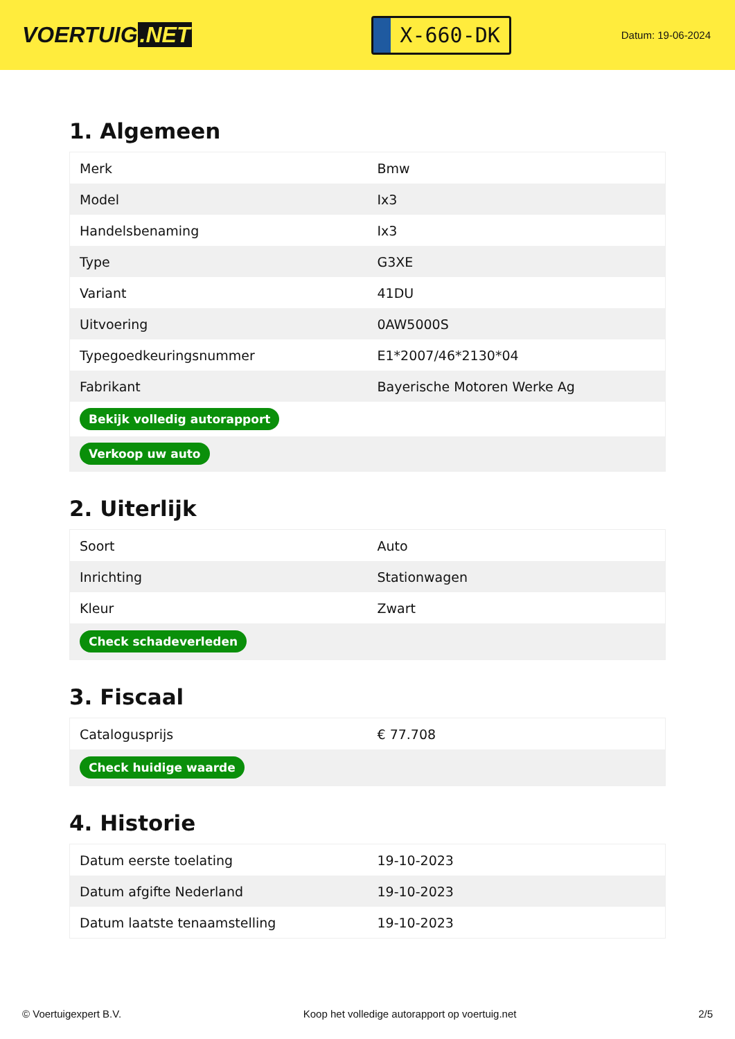VOERTUIG.NET
X-660-DK
Datum: 19-06-2024
1. Algemeen
| Merk | Bmw |
| Model | Ix3 |
| Handelsbenaming | Ix3 |
| Type | G3XE |
| Variant | 41DU |
| Uitvoering | 0AW5000S |
| Typegoedkeuringsnummer | E1*2007/46*2130*04 |
| Fabrikant | Bayerische Motoren Werke Ag |
| Bekijk volledig autorapport | |
| Verkoop uw auto | |
2. Uiterlijk
| Soort | Auto |
| Inrichting | Stationwagen |
| Kleur | Zwart |
| Check schadeverleden | |
3. Fiscaal
| Cataloguspriјs | € 77.708 |
| Check huidige waarde | |
4. Historie
| Datum eerste toelating | 19-10-2023 |
| Datum afgifte Nederland | 19-10-2023 |
| Datum laatste tenaamstelling | 19-10-2023 |
© Voertuigexpert B.V. Koop het volledige autorapport op voertuig.net 2/5